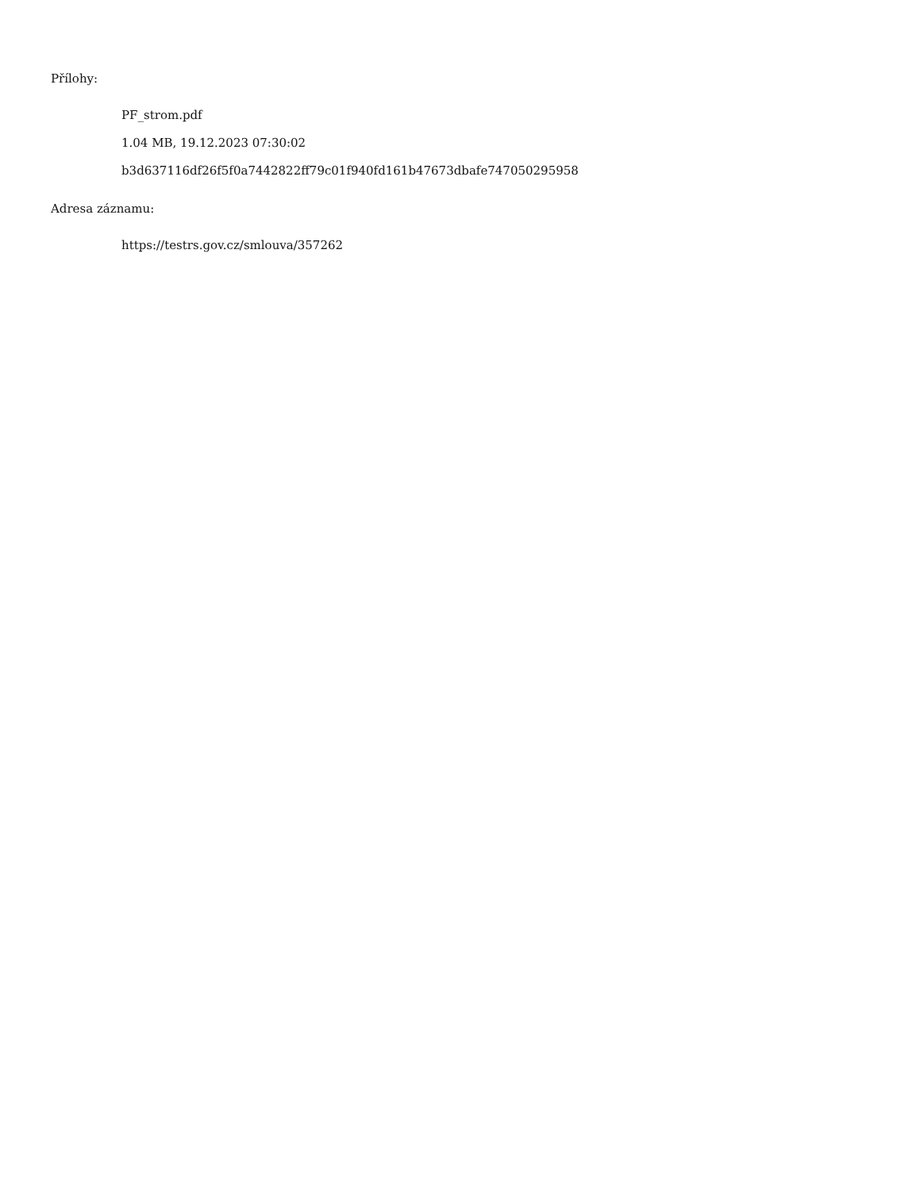Přílohy:
PF_strom.pdf
1.04 MB, 19.12.2023 07:30:02
b3d637116df26f5f0a7442822ff79c01f940fd161b47673dbafe747050295958
Adresa záznamu:
https://testrs.gov.cz/smlouva/357262